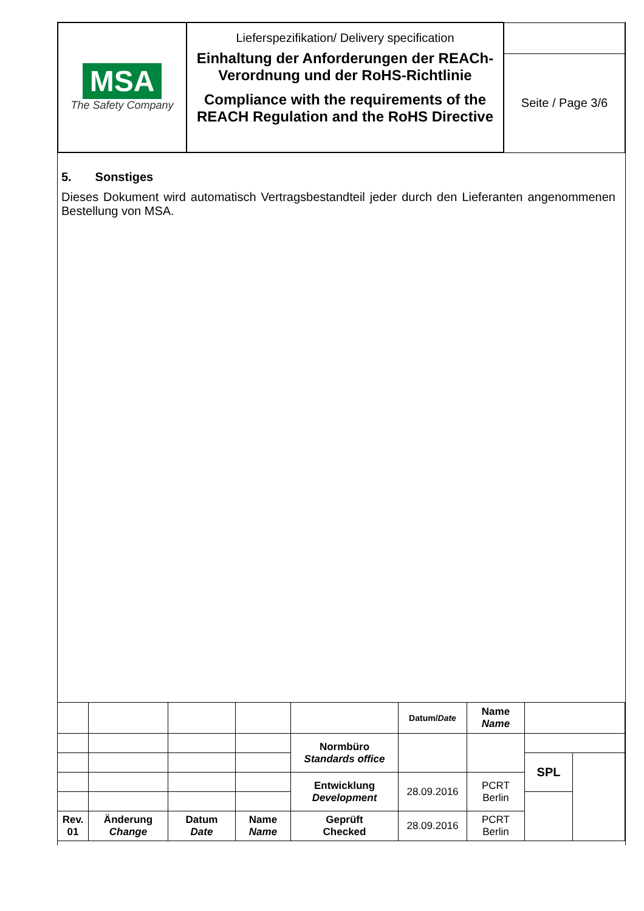| MSA The Safety Company | Lieferspezifikation/ Delivery specification Einhaltung der Anforderungen der REACh-Verordnung und der RoHS-Richtlinie Compliance with the requirements of the REACH Regulation and the RoHS Directive | |
| | | Seite / Page 3/6 |
5. Sonstiges
Dieses Dokument wird automatisch Vertragsbestandteil jeder durch den Lieferanten angenommenen Bestellung von MSA.
| | | | | | Datum/ Date | Name Name | | |
| | | | | Normbüro Standards office | | | | |
| | | | | | | | SPL | |
| | | | | Entwicklung Development | 28.09.2016 | PCRT Berlin | | |
| Rev. 01 | Änderung Change | Datum Date | Name Name | Geprüft Checked | 28.09.2016 | PCRT Berlin | | |